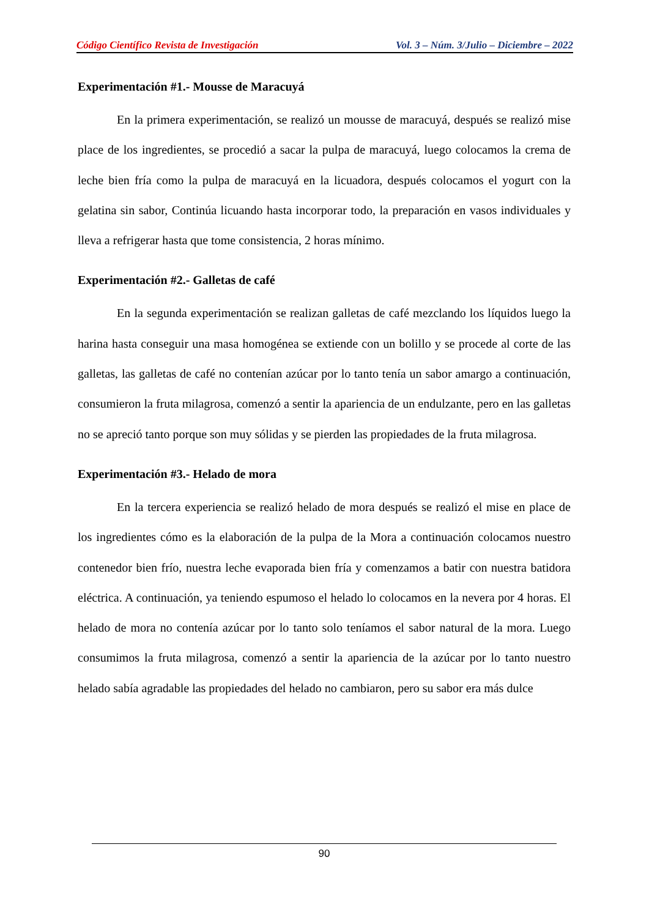Código Científico Revista de Investigación Vol. 3 – Núm. 3/Julio – Diciembre – 2022
Experimentación #1.- Mousse de Maracuyá
En la primera experimentación, se realizó un mousse de maracuyá, después se realizó mise place de los ingredientes, se procedió a sacar la pulpa de maracuyá, luego colocamos la crema de leche bien fría como la pulpa de maracuyá en la licuadora, después colocamos el yogurt con la gelatina sin sabor, Continúa licuando hasta incorporar todo, la preparación en vasos individuales y lleva a refrigerar hasta que tome consistencia, 2 horas mínimo.
Experimentación #2.- Galletas de café
En la segunda experimentación se realizan galletas de café mezclando los líquidos luego la harina hasta conseguir una masa homogénea se extiende con un bolillo y se procede al corte de las galletas, las galletas de café no contenían azúcar por lo tanto tenía un sabor amargo a continuación, consumieron la fruta milagrosa, comenzó a sentir la apariencia de un endulzante, pero en las galletas no se apreció tanto porque son muy sólidas y se pierden las propiedades de la fruta milagrosa.
Experimentación #3.- Helado de mora
En la tercera experiencia se realizó helado de mora después se realizó el mise en place de los ingredientes cómo es la elaboración de la pulpa de la Mora a continuación colocamos nuestro contenedor bien frío, nuestra leche evaporada bien fría y comenzamos a batir con nuestra batidora eléctrica. A continuación, ya teniendo espumoso el helado lo colocamos en la nevera por 4 horas. El helado de mora no contenía azúcar por lo tanto solo teníamos el sabor natural de la mora. Luego consumimos la fruta milagrosa, comenzó a sentir la apariencia de la azúcar por lo tanto nuestro helado sabía agradable las propiedades del helado no cambiaron, pero su sabor era más dulce
90